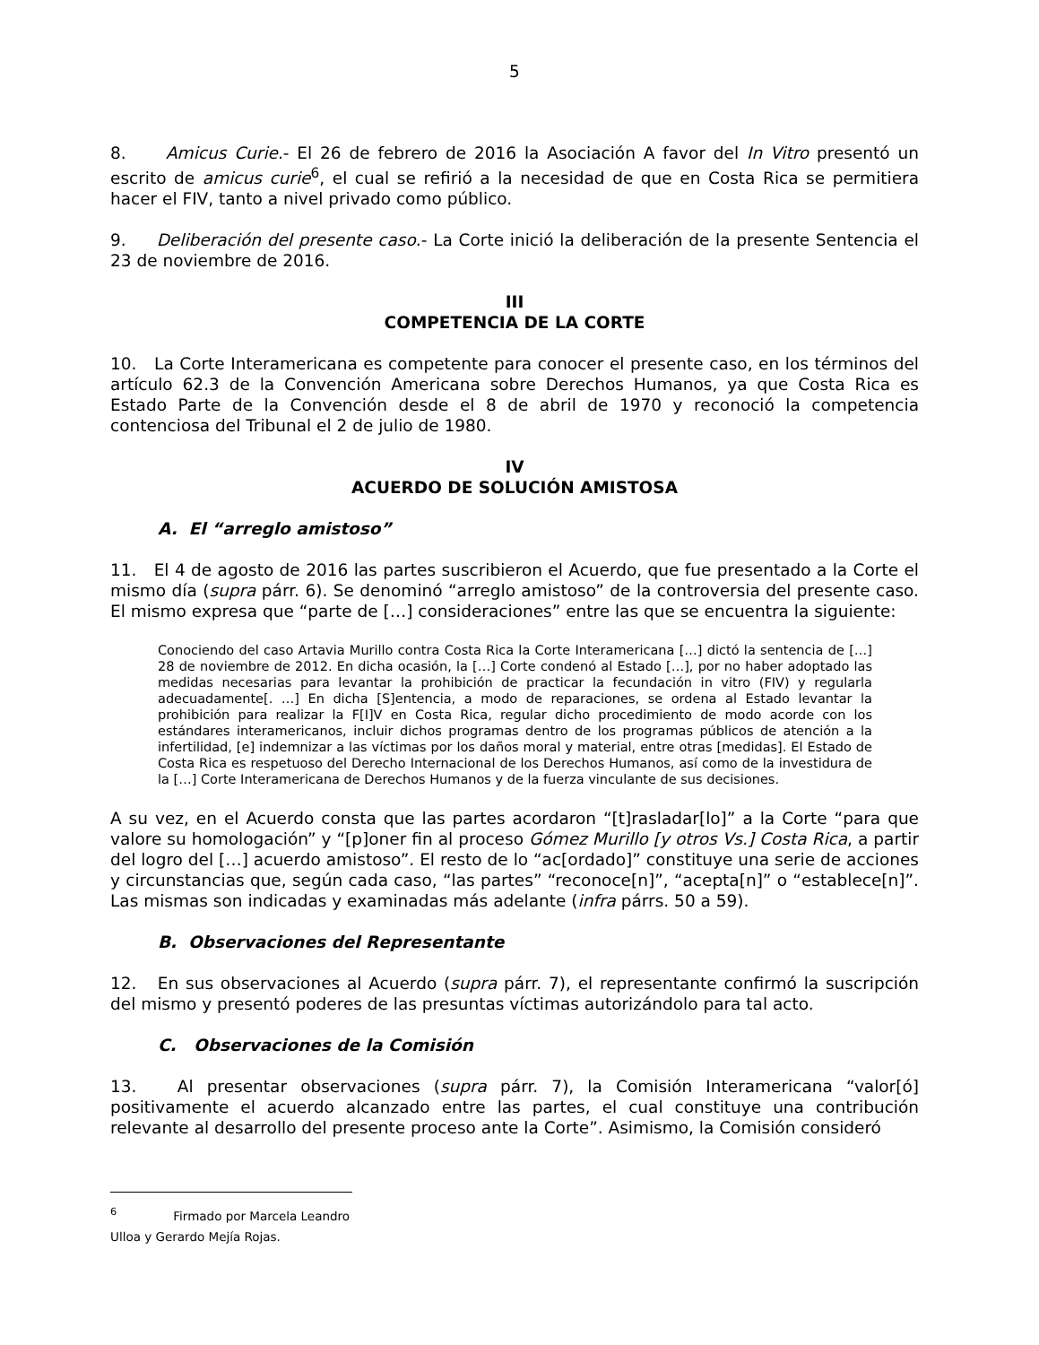5
8. Amicus Curie.- El 26 de febrero de 2016 la Asociación A favor del In Vitro presentó un escrito de amicus curie<sup>6</sup>, el cual se refirió a la necesidad de que en Costa Rica se permitiera hacer el FIV, tanto a nivel privado como público.
9. Deliberación del presente caso.- La Corte inició la deliberación de la presente Sentencia el 23 de noviembre de 2016.
III
COMPETENCIA DE LA CORTE
10. La Corte Interamericana es competente para conocer el presente caso, en los términos del artículo 62.3 de la Convención Americana sobre Derechos Humanos, ya que Costa Rica es Estado Parte de la Convención desde el 8 de abril de 1970 y reconoció la competencia contenciosa del Tribunal el 2 de julio de 1980.
IV
ACUERDO DE SOLUCIÓN AMISTOSA
A. El “arreglo amistoso”
11. El 4 de agosto de 2016 las partes suscribieron el Acuerdo, que fue presentado a la Corte el mismo día (supra párr. 6). Se denominó “arreglo amistoso” de la controversia del presente caso. El mismo expresa que “parte de […] consideraciones” entre las que se encuentra la siguiente:
Conociendo del caso Artavia Murillo contra Costa Rica la Corte Interamericana […] dictó la sentencia de […] 28 de noviembre de 2012. En dicha ocasión, la […] Corte condenó al Estado […], por no haber adoptado las medidas necesarias para levantar la prohibición de practicar la fecundación in vitro (FIV) y regularla adecuadamente[. …] En dicha [S]entencia, a modo de reparaciones, se ordena al Estado levantar la prohibición para realizar la F[I]V en Costa Rica, regular dicho procedimiento de modo acorde con los estándares interamericanos, incluir dichos programas dentro de los programas públicos de atención a la infertilidad, [e] indemnizar a las víctimas por los daños moral y material, entre otras [medidas]. El Estado de Costa Rica es respetuoso del Derecho Internacional de los Derechos Humanos, así como de la investidura de la […] Corte Interamericana de Derechos Humanos y de la fuerza vinculante de sus decisiones.
A su vez, en el Acuerdo consta que las partes acordaron “[t]rasladar[lo]” a la Corte “para que valore su homologación” y “[p]oner fin al proceso Gómez Murillo [y otros Vs.] Costa Rica, a partir del logro del […] acuerdo amistoso”. El resto de lo “ac[ordado]” constituye una serie de acciones y circunstancias que, según cada caso, “las partes” “reconoce[n]”, “acepta[n]” o “establece[n]”. Las mismas son indicadas y examinadas más adelante (infra párrs. 50 a 59).
B. Observaciones del Representante
12. En sus observaciones al Acuerdo (supra párr. 7), el representante confirmó la suscripción del mismo y presentó poderes de las presuntas víctimas autorizándolo para tal acto.
C. Observaciones de la Comisión
13. Al presentar observaciones (supra párr. 7), la Comisión Interamericana “valor[ó] positivamente el acuerdo alcanzado entre las partes, el cual constituye una contribución relevante al desarrollo del presente proceso ante la Corte”. Asimismo, la Comisión consideró
<sup>6</sup> Firmado por Marcela Leandro Ulloa y Gerardo Mejía Rojas.